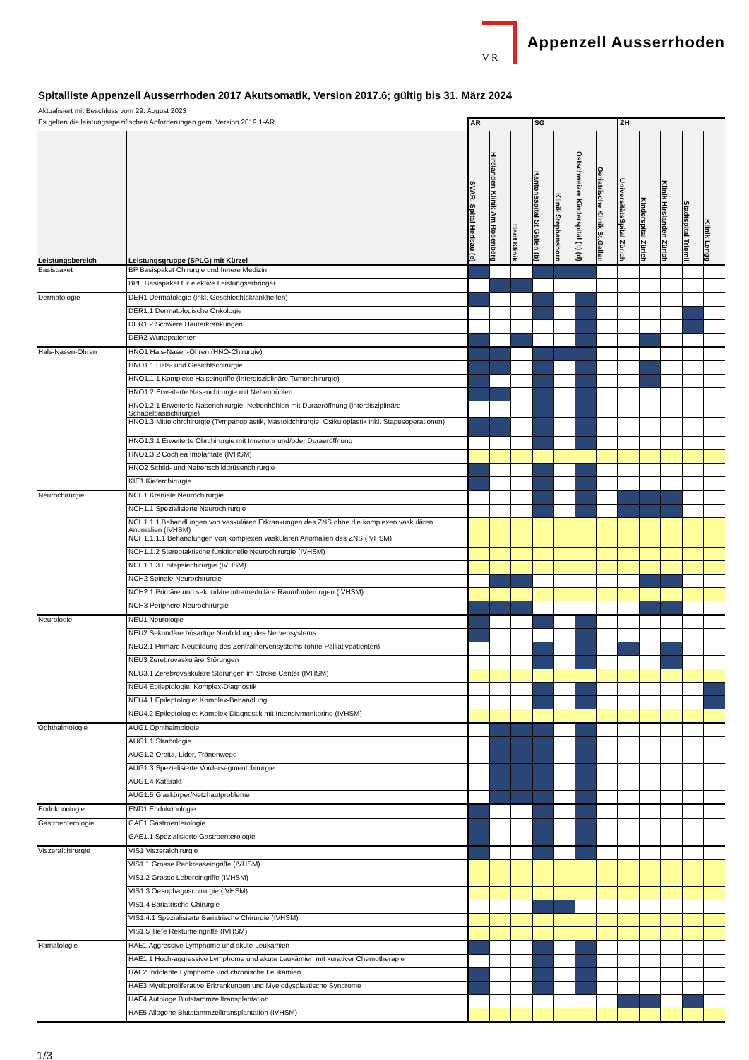V R
Appenzell Ausserrhoden
Spitalliste Appenzell Ausserrhoden 2017 Akutsomatik, Version 2017.6; gültig bis 31. März 2024
Aktualisiert mit Beschluss vom 29. August 2023
| Es gelten die leistungsspezifischen Anforderungen gem. Version 2019.1-AR | | AR | | | SG | | | | ZH | | | | |
| Leistungsbereich | Leistungsgruppe (SPLG) mit Kürzel | SVAR, Spital Herisau (e) | Hirslanden Klinik Am Rosenberg | Berit Klinik | Kantonsspital St.Gallen (b) | Klinik Stephanshorn | Ostschweizer Kinderspital (c) (d) | Geriatrische Klinik St.Gallen | UniversitätsSpital Zürich | Kinderspital Zürich | Klinik Hirslanden Zürich | Stadtspital Triemli | Klinik Lengg |
| Basispaket | BP Basispaket Chirurgie und Innere Medizin | | | | | | | | | | | | |
| | BPE Basispaket für elektive Leistungserbringer | | | | | | | | | | | | |
| Dermatologie | DER1 Dermatologie (inkl. Geschlechtskrankheiten) | | | | | | | | | | | | |
| | DER1.1 Dermatologische Onkologie | | | | | | | | | | | | |
| | DER1.2 Schwere Hauterkrankungen | | | | | | | | | | | | |
| | DER2 Wundpatienten | | | | | | | | | | | | |
| Hals-Nasen-Ohren | HNO1 Hals-Nasen-Ohren (HNO-Chirurgie) | | | | | | | | | | | | |
| | HNO1.1 Hals- und Gesichtschirurgie | | | | | | | | | | | | |
| | HNO1.1.1 Komplexe Halseingriffe (Interdisziplinäre Tumorchirurgie) | | | | | | | | | | | | |
| | HNO1.2 Erweiterte Nasenchirurgie mit Nebenhöhlen | | | | | | | | | | | | |
| | HNO1.2.1 Erweiterte Nasenchirurgie, Nebenhöhlen mit Duraeröffnung (interdisziplinäre Schädelbasischirurgie) | | | | | | | | | | | | |
| | HNO1.3 Mittelohrchirurgie (Tympanoplastik, Mastoidchirurgie, Osikuloplastik inkl. Stapesoperationen) | | | | | | | | | | | | |
| | HNO1.3.1 Erweiterte Ohrchirurgie mit Innenohr und/oder Duraeröffnung | | | | | | | | | | | | |
| | HNO1.3.2 Cochlea Implantate (IVHSM) | | | | | | | | | | | | |
| | HNO2 Schild- und Nebenschilddrüsenchirurgie | | | | | | | | | | | | |
| | KIE1 Kieferchirurgie | | | | | | | | | | | | |
| Neurochirurgie | NCH1 Kraniale Neurochirurgie | | | | | | | | | | | | |
| | NCH1.1 Spezialisierte Neurochirurgie | | | | | | | | | | | | |
| | NCH1.1.1 Behandlungen von vaskulären Erkrankungen des ZNS ohne die komplexen vaskulären Anomalien (IVHSM) | | | | | | | | | | | | |
| | NCH1.1.1.1 Behandlungen von komplexen vaskulären Anomalien des ZNS (IVHSM) | | | | | | | | | | | | |
| | NCH1.1.2 Stereotaktische funktionelle Neurochirurgie (IVHSM) | | | | | | | | | | | | |
| | NCH1.1.3 Epilepsiechirurgie (IVHSM) | | | | | | | | | | | | |
| | NCH2 Spinale Neurochirurgie | | | | | | | | | | | | |
| | NCH2.1 Primäre und sekundäre intramedulläre Raumforderungen (IVHSM) | | | | | | | | | | | | |
| | NCH3 Periphere Neurochirurgie | | | | | | | | | | | | |
| Neurologie | NEU1 Neurologie | | | | | | | | | | | | |
| | NEU2 Sekundäre bösartige Neubildung des Nervensystems | | | | | | | | | | | | |
| | NEU2.1 Primäre Neubildung des Zentralnervensystems (ohne Palliativpatienten) | | | | | | | | | | | | |
| | NEU3 Zerebrovaskuläre Störungen | | | | | | | | | | | | |
| | NEU3.1 Zerebrovaskuläre Störungen im Stroke Center (IVHSM) | | | | | | | | | | | | |
| | NEU4 Epileptologie: Komplex-Diagnostik | | | | | | | | | | | | |
| | NEU4.1 Epileptologie: Komplex-Behandlung | | | | | | | | | | | | |
| | NEU4.2 Epileptologie: Komplex-Diagnostik mit Intensivmonitoring (IVHSM) | | | | | | | | | | | | |
| Ophthalmologie | AUG1 Ophthalmologie | | | | | | | | | | | | |
| | AUG1.1 Strabologie | | | | | | | | | | | | |
| | AUG1.2 Orbita, Lider, Tränenwege | | | | | | | | | | | | |
| | AUG1.3 Spezialisierte Vordersegmentchirurgie | | | | | | | | | | | | |
| | AUG1.4 Katarakt | | | | | | | | | | | | |
| | AUG1.5 Glaskörper/Netzhautprobleme | | | | | | | | | | | | |
| Endokrinologie | END1 Endokrinologie | | | | | | | | | | | | |
| Gastroenterologie | GAE1 Gastroenterologie | | | | | | | | | | | | |
| | GAE1.1 Spezialisierte Gastroenterologie | | | | | | | | | | | | |
| Viszeralchirurgie | VIS1 Viszeralchirurgie | | | | | | | | | | | | |
| | VIS1.1 Grosse Pankreaseingriffe (IVHSM) | | | | | | | | | | | | |
| | VIS1.2 Grosse Lebereingriffe (IVHSM) | | | | | | | | | | | | |
| | VIS1.3 Oesophaguschirurgie (IVHSM) | | | | | | | | | | | | |
| | VIS1.4 Bariatrische Chirurgie | | | | | | | | | | | | |
| | VIS1.4.1 Spezialisierte Bariatrische Chirurgie (IVHSM) | | | | | | | | | | | | |
| | VIS1.5 Tiefe Rektumeingriffe (IVHSM) | | | | | | | | | | | | |
| Hämatologie | HAE1 Aggressive Lymphome und akute Leukämien | | | | | | | | | | | | |
| | HAE1.1 Hoch-aggressive Lymphome und akute Leukämien mit kurativer Chemotherapie | | | | | | | | | | | | |
| | HAE2 Indolente Lymphome und chronische Leukämien | | | | | | | | | | | | |
| | HAE3 Myeloproliferative Erkrankungen und Myelodysplastische Syndrome | | | | | | | | | | | | |
| | HAE4 Autologe Blutstammzelltransplantation | | | | | | | | | | | | |
| | HAE5 Allogene Blutstammzelltransplantation (IVHSM) | | | | | | | | | | | | |
1/3